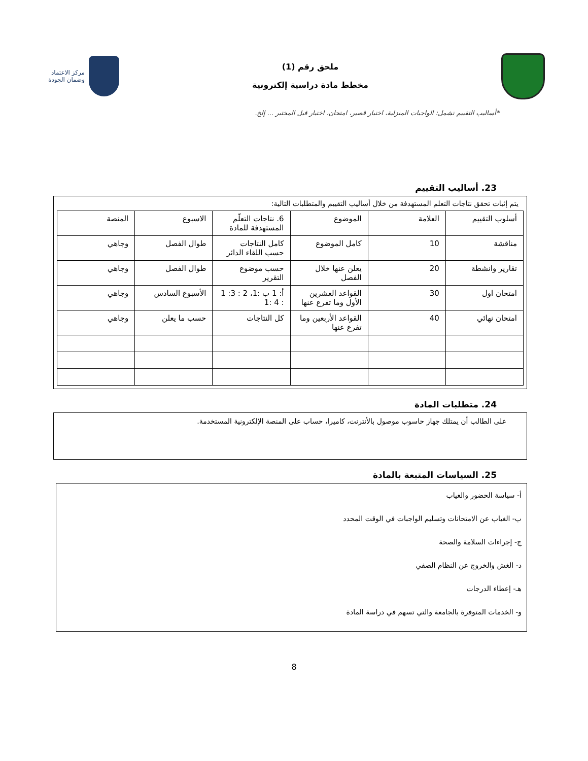ملحق رقم (1)
مخطط مادة دراسية إلكترونية
مركز الاعتماد
وضمان الجودة
*أساليب التقييم تشمل: الواجبات المنزلية، اختبار قصير، امتحان، اختبار قبل المختبر ... إلخ.
23. أساليب التقييم
يتم إثبات تحقق نتاجات التعلم المستهدفة من خلال أساليب التقييم والمتطلبات التالية:
| أسلوب التقييم | العلامة | الموضوع | 6. نتاجات التعلّم المستهدفة للمادة | الاسبوع | المنصة |
| --- | --- | --- | --- | --- | --- |
| مناقشة | 10 | كامل الموضوع | كامل النتاجات حسب اللقاء الدائر | طوال الفصل | وجاهي |
| تقارير وانشطة | 20 | يعلن عنها خلال الفصل | حسب موضوع التقرير | طوال الفصل | وجاهي |
| امتحان اول | 30 | القواعد العشرين الأول وما تفرع عنها | أ: 1 ب :1، 2 : 3: 1 : 4 :1 | الأسبوع السادس | وجاهي |
| امتحان نهائي | 40 | القواعد الأربعين وما تفرع عنها | كل النتاجات | حسب ما يعلن | وجاهي |
24. متطلبات المادة
على الطالب أن يمتلك جهاز حاسوب موصول بالأنترنت، كاميرا، حساب على المنصة الإلكترونية المستخدمة.
25. السياسات المتبعة بالمادة
أ- سياسة الحضور والغياب
ب- الغياب عن الامتحانات وتسليم الواجبات في الوقت المحدد
ج- إجراءات السلامة والصحة
د- الغش والخروج عن النظام الصفي
هـ- إعطاء الدرجات
و- الخدمات المتوفرة بالجامعة والتي تسهم في دراسة المادة
8